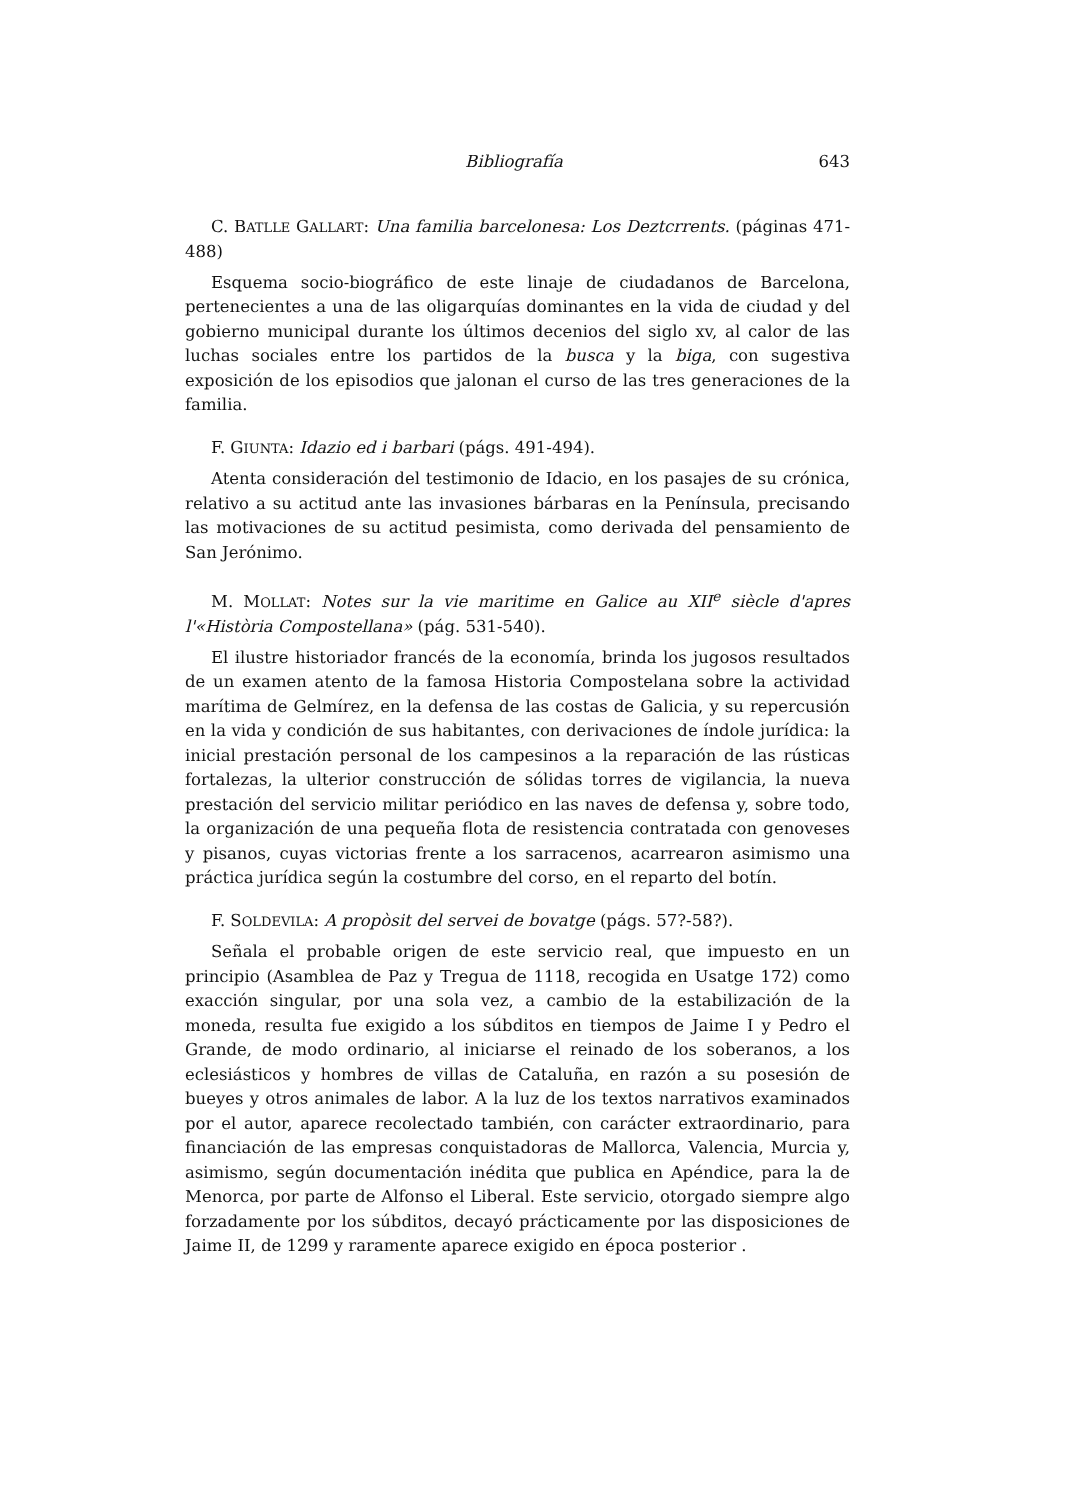Bibliografía 643
C. BATLLE GALLART: Una familia barcelonesa: Los Deztcrrents. (páginas 471-488)
Esquema socio-biográfico de este linaje de ciudadanos de Barcelona, pertenecientes a una de las oligarquías dominantes en la vida de ciudad y del gobierno municipal durante los últimos decenios del siglo xv, al calor de las luchas sociales entre los partidos de la busca y la biga, con sugestiva exposición de los episodios que jalonan el curso de las tres generaciones de la familia.
F. GIUNTA: Idazio ed i barbari (págs. 491-494).
Atenta consideración del testimonio de Idacio, en los pasajes de su crónica, relativo a su actitud ante las invasiones bárbaras en la Península, precisando las motivaciones de su actitud pesimista, como derivada del pensamiento de San Jerónimo.
M. MOLLAT: Notes sur la vie maritime en Galice au XII<sup>e</sup> siècle d'apres l'«Història Compostellana» (pág. 531-540).
El ilustre historiador francés de la economía, brinda los jugosos resultados de un examen atento de la famosa Historia Compostelana sobre la actividad marítima de Gelmírez, en la defensa de las costas de Galicia, y su repercusión en la vida y condición de sus habitantes, con derivaciones de índole jurídica: la inicial prestación personal de los campesinos a la reparación de las rústicas fortalezas, la ulterior construcción de sólidas torres de vigilancia, la nueva prestación del servicio militar periódico en las naves de defensa y, sobre todo, la organización de una pequeña flota de resistencia contratada con genoveses y pisanos, cuyas victorias frente a los sarracenos, acarrearon asimismo una práctica jurídica según la costumbre del corso, en el reparto del botín.
F. SOLDEVILA: A propòsit del servei de bovatge (págs. 57?-58?).
Señala el probable origen de este servicio real, que impuesto en un principio (Asamblea de Paz y Tregua de 1118, recogida en Usatge 172) como exacción singular, por una sola vez, a cambio de la estabilización de la moneda, resulta fue exigido a los súbditos en tiempos de Jaime I y Pedro el Grande, de modo ordinario, al iniciarse el reinado de los soberanos, a los eclesiásticos y hombres de villas de Cataluña, en razón a su posesión de bueyes y otros animales de labor. A la luz de los textos narrativos examinados por el autor, aparece recolectado también, con carácter extraordinario, para financiación de las empresas conquistadoras de Mallorca, Valencia, Murcia y, asimismo, según documentación inédita que publica en Apéndice, para la de Menorca, por parte de Alfonso el Liberal. Este servicio, otorgado siempre algo forzadamente por los súbditos, decayó prácticamente por las disposiciones de Jaime II, de 1299 y raramente aparece exigido en época posterior .